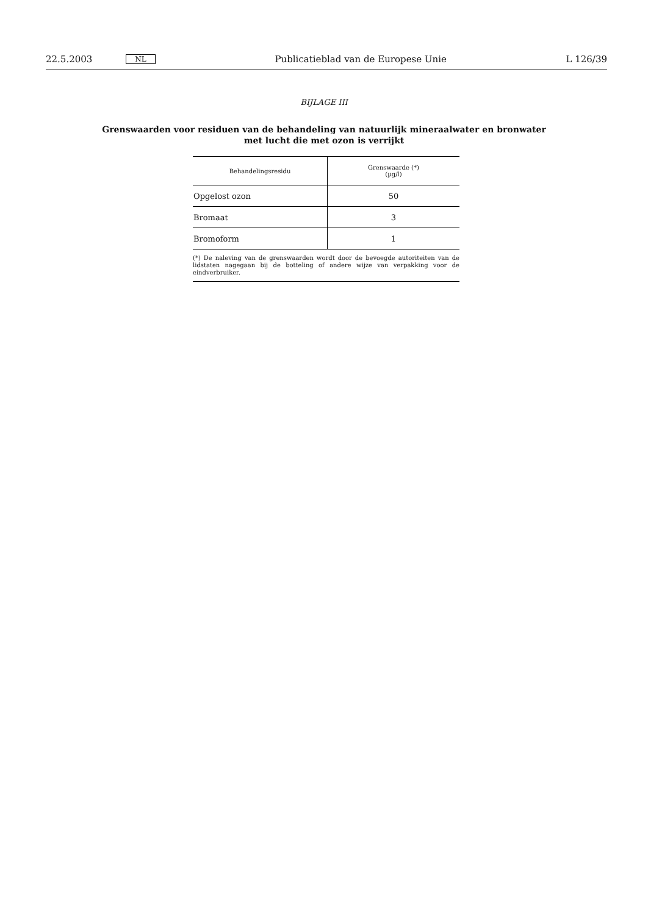22.5.2003 NL Publicatieblad van de Europese Unie L 126/39
BIJLAGE III
Grenswaarden voor residuen van de behandeling van natuurlijk mineraalwater en bronwater met lucht die met ozon is verrijkt
| Behandelingsresidu | Grenswaarde (*) (µg/l) |
| --- | --- |
| Opgelost ozon | 50 |
| Bromaat | 3 |
| Bromoform | 1 |
| (*) De naleving van de grenswaarden wordt door de bevoegde autoriteiten van de lidstaten nagegaan bij de botteling of andere wijze van verpakking voor de eindverbruiker. | |